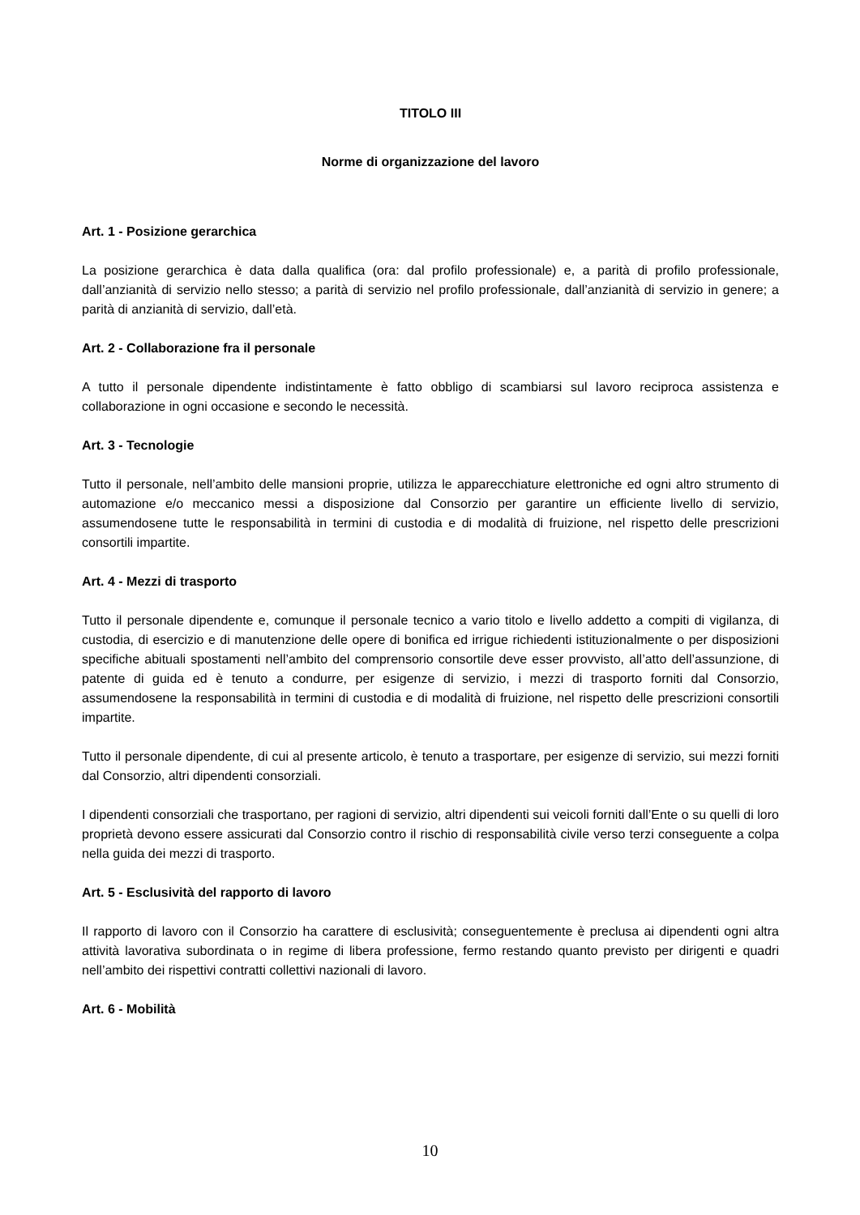TITOLO III
Norme di organizzazione del lavoro
Art. 1 - Posizione gerarchica
La posizione gerarchica è data dalla qualifica (ora: dal profilo professionale) e, a parità di profilo professionale, dall’anzianità di servizio nello stesso; a parità di servizio nel profilo professionale, dall’anzianità di servizio in genere; a parità di anzianità di servizio, dall’età.
Art. 2 - Collaborazione fra il personale
A tutto il personale dipendente indistintamente è fatto obbligo di scambiarsi sul lavoro reciproca assistenza e collaborazione in ogni occasione e secondo le necessità.
Art. 3 - Tecnologie
Tutto il personale, nell’ambito delle mansioni proprie, utilizza le apparecchiature elettroniche ed ogni altro strumento di automazione e/o meccanico messi a disposizione dal Consorzio per garantire un efficiente livello di servizio, assumendosene tutte le responsabilità in termini di custodia e di modalità di fruizione, nel rispetto delle prescrizioni consortili impartite.
Art. 4 - Mezzi di trasporto
Tutto il personale dipendente e, comunque il personale tecnico a vario titolo e livello addetto a compiti di vigilanza, di custodia, di esercizio e di manutenzione delle opere di bonifica ed irrigue richiedenti istituzionalmente o per disposizioni specifiche abituali spostamenti nell’ambito del comprensorio consortile deve esser provvisto, all’atto dell’assunzione, di patente di guida ed è tenuto a condurre, per esigenze di servizio, i mezzi di trasporto forniti dal Consorzio, assumendosene la responsabilità in termini di custodia e di modalità di fruizione, nel rispetto delle prescrizioni consortili impartite.
Tutto il personale dipendente, di cui al presente articolo, è tenuto a trasportare, per esigenze di servizio, sui mezzi forniti dal Consorzio, altri dipendenti consorziali.
I dipendenti consorziali che trasportano, per ragioni di servizio, altri dipendenti sui veicoli forniti dall’Ente o su quelli di loro proprietà devono essere assicurati dal Consorzio contro il rischio di responsabilità civile verso terzi conseguente a colpa nella guida dei mezzi di trasporto.
Art. 5 - Esclusività del rapporto di lavoro
Il rapporto di lavoro con il Consorzio ha carattere di esclusività; conseguentemente è preclusa ai dipendenti ogni altra attività lavorativa subordinata o in regime di libera professione, fermo restando quanto previsto per dirigenti e quadri nell’ambito dei rispettivi contratti collettivi nazionali di lavoro.
Art. 6 - Mobilità
10